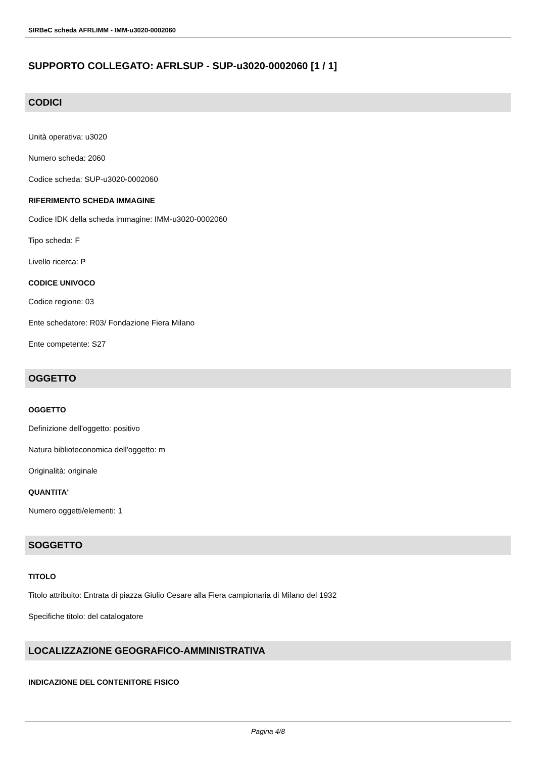SIRBeC scheda AFRLIMM - IMM-u3020-0002060
SUPPORTO COLLEGATO: AFRLSUP - SUP-u3020-0002060 [1 / 1]
CODICI
Unità operativa: u3020
Numero scheda: 2060
Codice scheda: SUP-u3020-0002060
RIFERIMENTO SCHEDA IMMAGINE
Codice IDK della scheda immagine: IMM-u3020-0002060
Tipo scheda: F
Livello ricerca: P
CODICE UNIVOCO
Codice regione: 03
Ente schedatore: R03/ Fondazione Fiera Milano
Ente competente: S27
OGGETTO
OGGETTO
Definizione dell'oggetto: positivo
Natura biblioteconomica dell'oggetto: m
Originalità: originale
QUANTITA'
Numero oggetti/elementi: 1
SOGGETTO
TITOLO
Titolo attribuito: Entrata di piazza Giulio Cesare alla Fiera campionaria di Milano del 1932
Specifiche titolo: del catalogatore
LOCALIZZAZIONE GEOGRAFICO-AMMINISTRATIVA
INDICAZIONE DEL CONTENITORE FISICO
Pagina 4/8